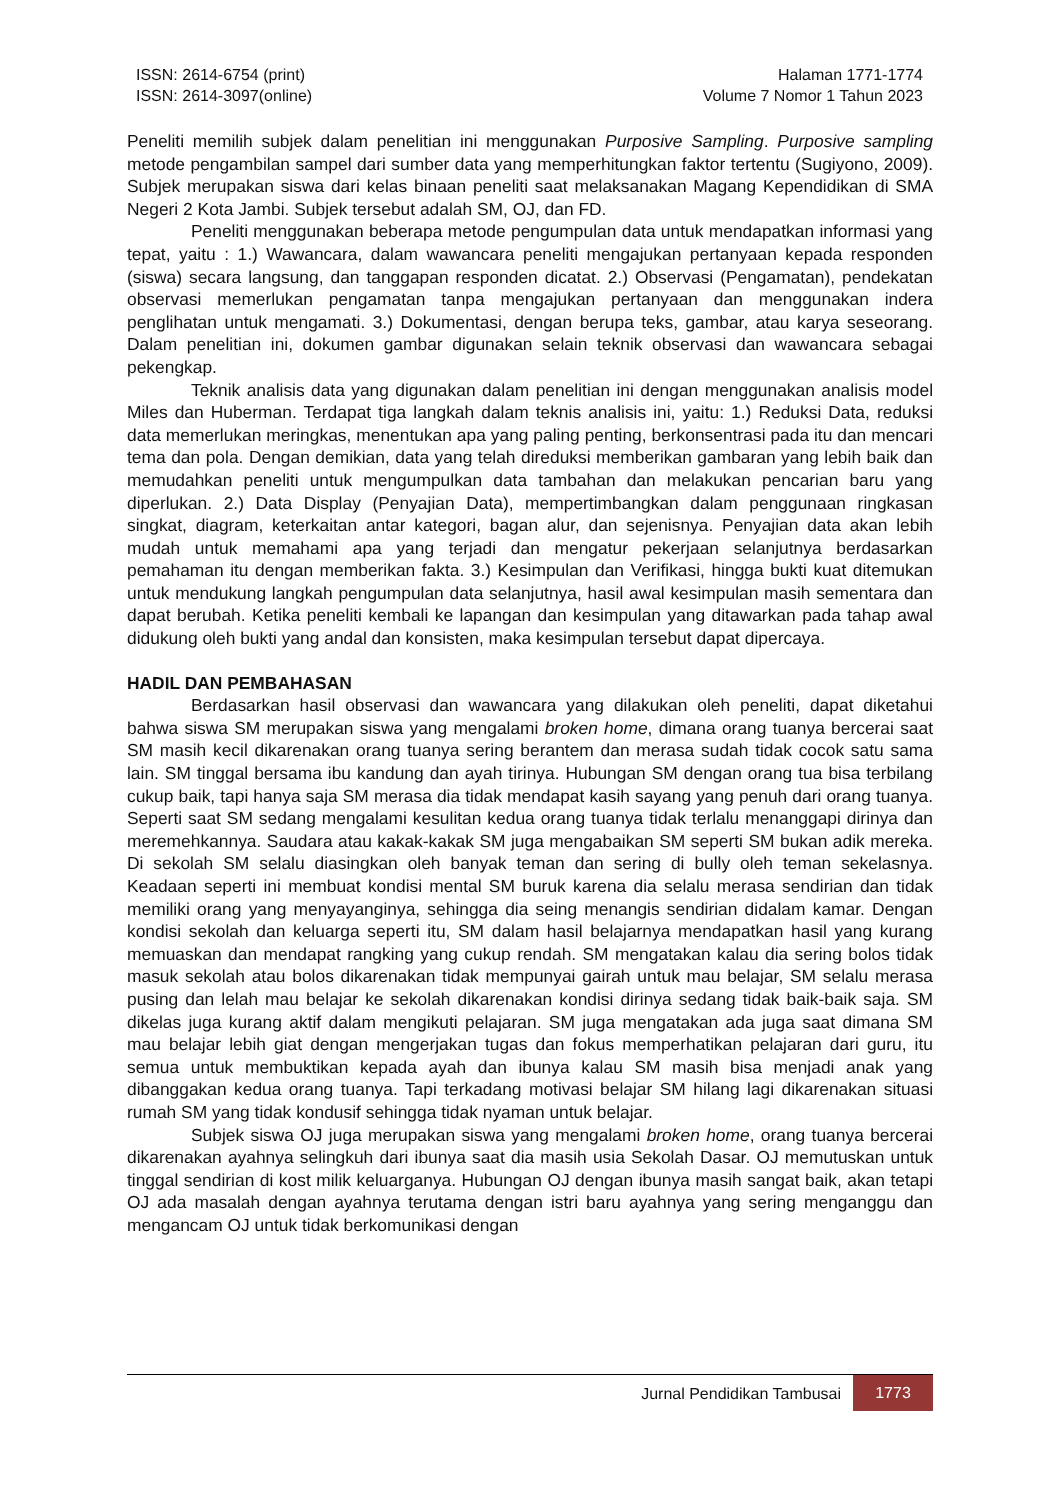ISSN: 2614-6754 (print)
ISSN: 2614-3097(online)
Halaman 1771-1774
Volume 7 Nomor 1 Tahun 2023
Peneliti memilih subjek dalam penelitian ini menggunakan Purposive Sampling. Purposive sampling metode pengambilan sampel dari sumber data yang memperhitungkan faktor tertentu (Sugiyono, 2009). Subjek merupakan siswa dari kelas binaan peneliti saat melaksanakan Magang Kependidikan di SMA Negeri 2 Kota Jambi. Subjek tersebut adalah SM, OJ, dan FD.
Peneliti menggunakan beberapa metode pengumpulan data untuk mendapatkan informasi yang tepat, yaitu : 1.) Wawancara, dalam wawancara peneliti mengajukan pertanyaan kepada responden (siswa) secara langsung, dan tanggapan responden dicatat. 2.) Observasi (Pengamatan), pendekatan observasi memerlukan pengamatan tanpa mengajukan pertanyaan dan menggunakan indera penglihatan untuk mengamati. 3.) Dokumentasi, dengan berupa teks, gambar, atau karya seseorang. Dalam penelitian ini, dokumen gambar digunakan selain teknik observasi dan wawancara sebagai pekengkap.
Teknik analisis data yang digunakan dalam penelitian ini dengan menggunakan analisis model Miles dan Huberman. Terdapat tiga langkah dalam teknis analisis ini, yaitu: 1.) Reduksi Data, reduksi data memerlukan meringkas, menentukan apa yang paling penting, berkonsentrasi pada itu dan mencari tema dan pola. Dengan demikian, data yang telah direduksi memberikan gambaran yang lebih baik dan memudahkan peneliti untuk mengumpulkan data tambahan dan melakukan pencarian baru yang diperlukan. 2.) Data Display (Penyajian Data), mempertimbangkan dalam penggunaan ringkasan singkat, diagram, keterkaitan antar kategori, bagan alur, dan sejenisnya. Penyajian data akan lebih mudah untuk memahami apa yang terjadi dan mengatur pekerjaan selanjutnya berdasarkan pemahaman itu dengan memberikan fakta. 3.) Kesimpulan dan Verifikasi, hingga bukti kuat ditemukan untuk mendukung langkah pengumpulan data selanjutnya, hasil awal kesimpulan masih sementara dan dapat berubah. Ketika peneliti kembali ke lapangan dan kesimpulan yang ditawarkan pada tahap awal didukung oleh bukti yang andal dan konsisten, maka kesimpulan tersebut dapat dipercaya.
HADIL DAN PEMBAHASAN
Berdasarkan hasil observasi dan wawancara yang dilakukan oleh peneliti, dapat diketahui bahwa siswa SM merupakan siswa yang mengalami broken home, dimana orang tuanya bercerai saat SM masih kecil dikarenakan orang tuanya sering berantem dan merasa sudah tidak cocok satu sama lain. SM tinggal bersama ibu kandung dan ayah tirinya. Hubungan SM dengan orang tua bisa terbilang cukup baik, tapi hanya saja SM merasa dia tidak mendapat kasih sayang yang penuh dari orang tuanya. Seperti saat SM sedang mengalami kesulitan kedua orang tuanya tidak terlalu menanggapi dirinya dan meremehkannya. Saudara atau kakak-kakak SM juga mengabaikan SM seperti SM bukan adik mereka. Di sekolah SM selalu diasingkan oleh banyak teman dan sering di bully oleh teman sekelasnya. Keadaan seperti ini membuat kondisi mental SM buruk karena dia selalu merasa sendirian dan tidak memiliki orang yang menyayanginya, sehingga dia seing menangis sendirian didalam kamar. Dengan kondisi sekolah dan keluarga seperti itu, SM dalam hasil belajarnya mendapatkan hasil yang kurang memuaskan dan mendapat rangking yang cukup rendah. SM mengatakan kalau dia sering bolos tidak masuk sekolah atau bolos dikarenakan tidak mempunyai gairah untuk mau belajar, SM selalu merasa pusing dan lelah mau belajar ke sekolah dikarenakan kondisi dirinya sedang tidak baik-baik saja. SM dikelas juga kurang aktif dalam mengikuti pelajaran. SM juga mengatakan ada juga saat dimana SM mau belajar lebih giat dengan mengerjakan tugas dan fokus memperhatikan pelajaran dari guru, itu semua untuk membuktikan kepada ayah dan ibunya kalau SM masih bisa menjadi anak yang dibanggakan kedua orang tuanya. Tapi terkadang motivasi belajar SM hilang lagi dikarenakan situasi rumah SM yang tidak kondusif sehingga tidak nyaman untuk belajar.
Subjek siswa OJ juga merupakan siswa yang mengalami broken home, orang tuanya bercerai dikarenakan ayahnya selingkuh dari ibunya saat dia masih usia Sekolah Dasar. OJ memutuskan untuk tinggal sendirian di kost milik keluarganya. Hubungan OJ dengan ibunya masih sangat baik, akan tetapi OJ ada masalah dengan ayahnya terutama dengan istri baru ayahnya yang sering menganggu dan mengancam OJ untuk tidak berkomunikasi dengan
Jurnal Pendidikan Tambusai
1773